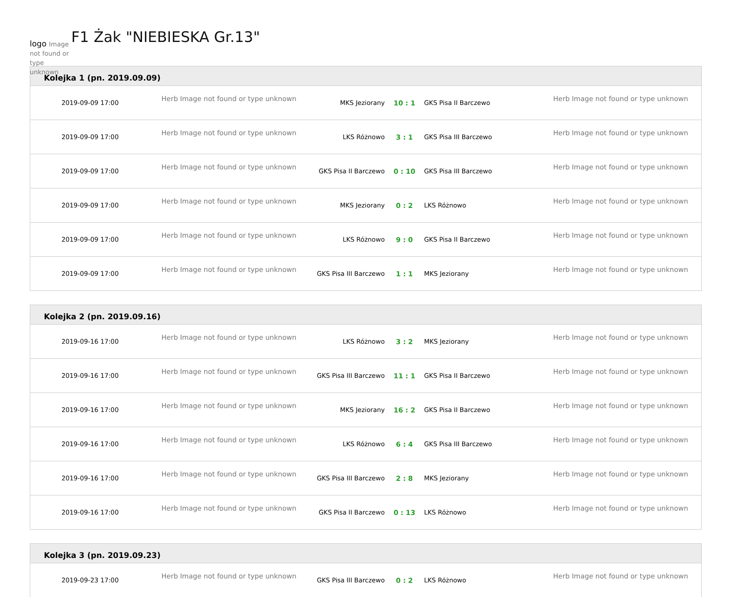logo Image not found or type unknown
F1 Żak "NIEBIESKA Gr.13"
Kolejka 1 (pn. 2019.09.09)
| 2019-09-09 17:00 | Herb Image not found or type unknown | MKS Jeziorany | 10 : 1 | GKS Pisa II Barczewo | Herb Image not found or type unknown |
| 2019-09-09 17:00 | Herb Image not found or type unknown | LKS Różnowo | 3 : 1 | GKS Pisa III Barczewo | Herb Image not found or type unknown |
| 2019-09-09 17:00 | Herb Image not found or type unknown | GKS Pisa II Barczewo | 0 : 10 | GKS Pisa III Barczewo | Herb Image not found or type unknown |
| 2019-09-09 17:00 | Herb Image not found or type unknown | MKS Jeziorany | 0 : 2 | LKS Różnowo | Herb Image not found or type unknown |
| 2019-09-09 17:00 | Herb Image not found or type unknown | LKS Różnowo | 9 : 0 | GKS Pisa II Barczewo | Herb Image not found or type unknown |
| 2019-09-09 17:00 | Herb Image not found or type unknown | GKS Pisa III Barczewo | 1 : 1 | MKS Jeziorany | Herb Image not found or type unknown |
Kolejka 2 (pn. 2019.09.16)
| 2019-09-16 17:00 | Herb Image not found or type unknown | LKS Różnowo | 3 : 2 | MKS Jeziorany | Herb Image not found or type unknown |
| 2019-09-16 17:00 | Herb Image not found or type unknown | GKS Pisa III Barczewo | 11 : 1 | GKS Pisa II Barczewo | Herb Image not found or type unknown |
| 2019-09-16 17:00 | Herb Image not found or type unknown | MKS Jeziorany | 16 : 2 | GKS Pisa II Barczewo | Herb Image not found or type unknown |
| 2019-09-16 17:00 | Herb Image not found or type unknown | LKS Różnowo | 6 : 4 | GKS Pisa III Barczewo | Herb Image not found or type unknown |
| 2019-09-16 17:00 | Herb Image not found or type unknown | GKS Pisa III Barczewo | 2 : 8 | MKS Jeziorany | Herb Image not found or type unknown |
| 2019-09-16 17:00 | Herb Image not found or type unknown | GKS Pisa II Barczewo | 0 : 13 | LKS Różnowo | Herb Image not found or type unknown |
Kolejka 3 (pn. 2019.09.23)
| 2019-09-23 17:00 | Herb Image not found or type unknown | GKS Pisa III Barczewo | 0 : 2 | LKS Różnowo | Herb Image not found or type unknown |